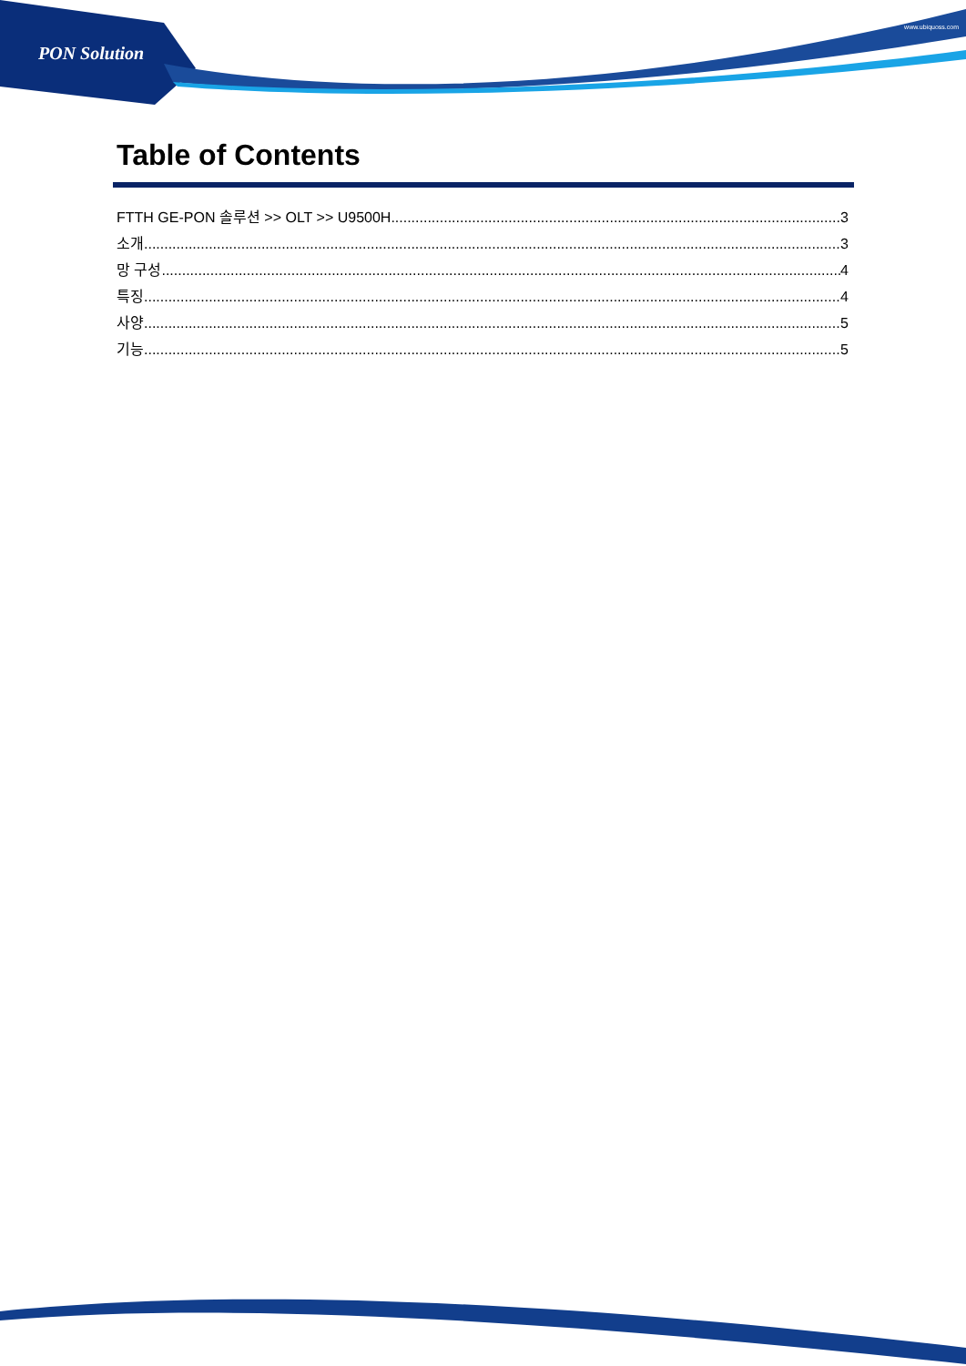PON Solution
www.ubiquoss.com
Table of Contents
FTTH GE-PON 솔루션 >> OLT >> U9500H 3
소개 3
망 구성 4
특징 4
사양 5
기능 5